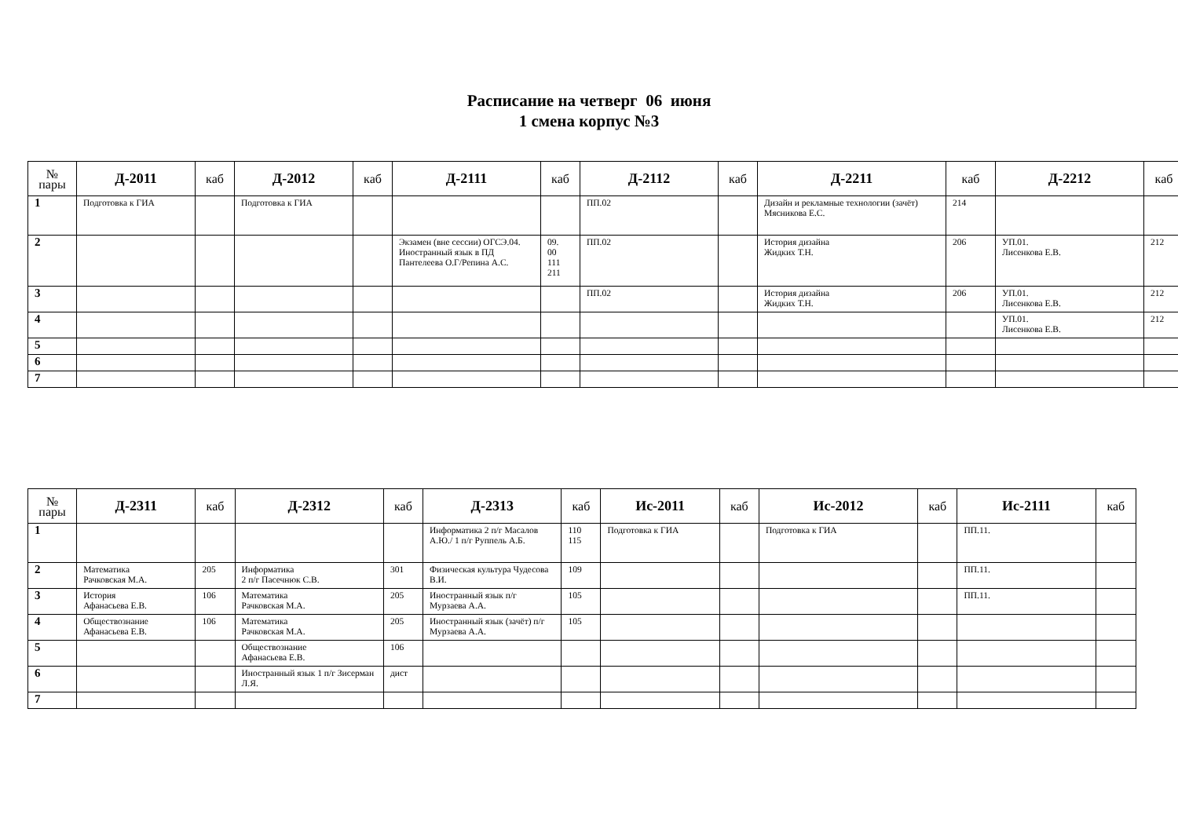Расписание на четверг 06 июня
1 смена корпус №3
| № пары | Д-2011 | каб | Д-2012 | каб | Д-2111 | каб | Д-2112 | каб | Д-2211 | каб | Д-2212 | каб |
| --- | --- | --- | --- | --- | --- | --- | --- | --- | --- | --- | --- | --- |
| 1 | Подготовка к ГИА | | Подготовка к ГИА | | | | ПП.02 | | Дизайн и рекламные технологии (зачёт) Мясникова Е.С. | 214 | | |
| 2 | | | | | Экзамен (вне сессии) ОГСЭ.04. Иностранный язык в ПД Пантелеева О.Г/Репина А.С. | 09. 00 111 211 | ПП.02 | | История дизайна Жидких Т.Н. | 206 | УП.01. Лисенкова Е.В. | 212 |
| 3 | | | | | | | ПП.02 | | История дизайна Жидких Т.Н. | 206 | УП.01. Лисенкова Е.В. | 212 |
| 4 | | | | | | | | | | | УП.01. Лисенкова Е.В. | 212 |
| 5 | | | | | | | | | | | | |
| 6 | | | | | | | | | | | | |
| 7 | | | | | | | | | | | | |
| № пары | Д-2311 | каб | Д-2312 | каб | Д-2313 | каб | Ис-2011 | каб | Ис-2012 | каб | Ис-2111 | каб |
| --- | --- | --- | --- | --- | --- | --- | --- | --- | --- | --- | --- | --- |
| 1 | | | | | Информатика 2 п/г Масалов А.Ю./ 1 п/г Руппель А.Б. | 110 115 | Подготовка к ГИА | | Подготовка к ГИА | | ПП.11. | |
| 2 | Математика Рачковская М.А. | 205 | Информатика 2 п/г Пасечнюк С.В. | 301 | Физическая культура Чудесова В.И. | 109 | | | | | ПП.11. | |
| 3 | История Афанасьева Е.В. | 106 | Математика Рачковская М.А. | 205 | Иностранный язык п/г Мурзаева А.А. | 105 | | | | | ПП.11. | |
| 4 | Обществознание Афанасьева Е.В. | 106 | Математика Рачковская М.А. | 205 | Иностранный язык (зачёт) п/г Мурзаева А.А. | 105 | | | | | | |
| 5 | | | Обществознание Афанасьева Е.В. | 106 | | | | | | | | |
| 6 | | | Иностранный язык 1 п/г Зисерман Л.Я. | дист | | | | | | | | |
| 7 | | | | | | | | | | | | |